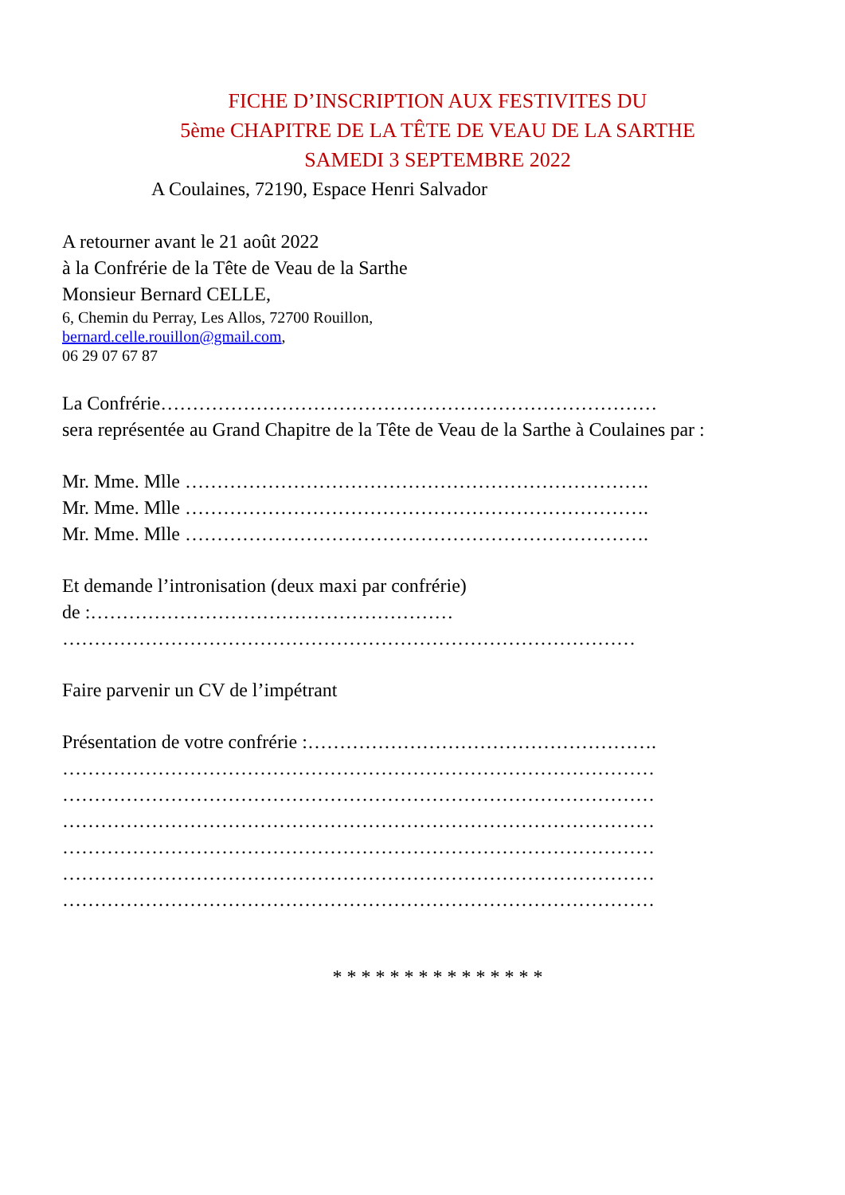FICHE D’INSCRIPTION AUX FESTIVITES DU
5ème CHAPITRE DE LA TÊTE DE VEAU DE LA SARTHE
SAMEDI 3 SEPTEMBRE 2022
A Coulaines, 72190, Espace Henri Salvador
A retourner avant le 21 août 2022
à la Confrérie de la Tête de Veau de la Sarthe
Monsieur Bernard CELLE,
6, Chemin du Perray, Les Allos, 72700 Rouillon,
bernard.celle.rouillon@gmail.com,
06 29 07 67 87
La Confrérie……………………………………………………………………
sera représentée au Grand Chapitre de la Tête de Veau de la Sarthe à Coulaines par :
Mr. Mme. Mlle ……………………………………………………………….
Mr. Mme. Mlle ……………………………………………………………….
Mr. Mme. Mlle ……………………………………………………………….
Et demande l’intronisation (deux maxi par confrérie)
de :…………………………………………………
………………………………………………………………………………
Faire parvenir un CV de l’impétrant
Présentation de votre confrérie :……………………………………………….
…………………………………………………………………………………
…………………………………………………………………………………
…………………………………………………………………………………
…………………………………………………………………………………
…………………………………………………………………………………
…………………………………………………………………………………
* * * * * * * * * * * * * * *